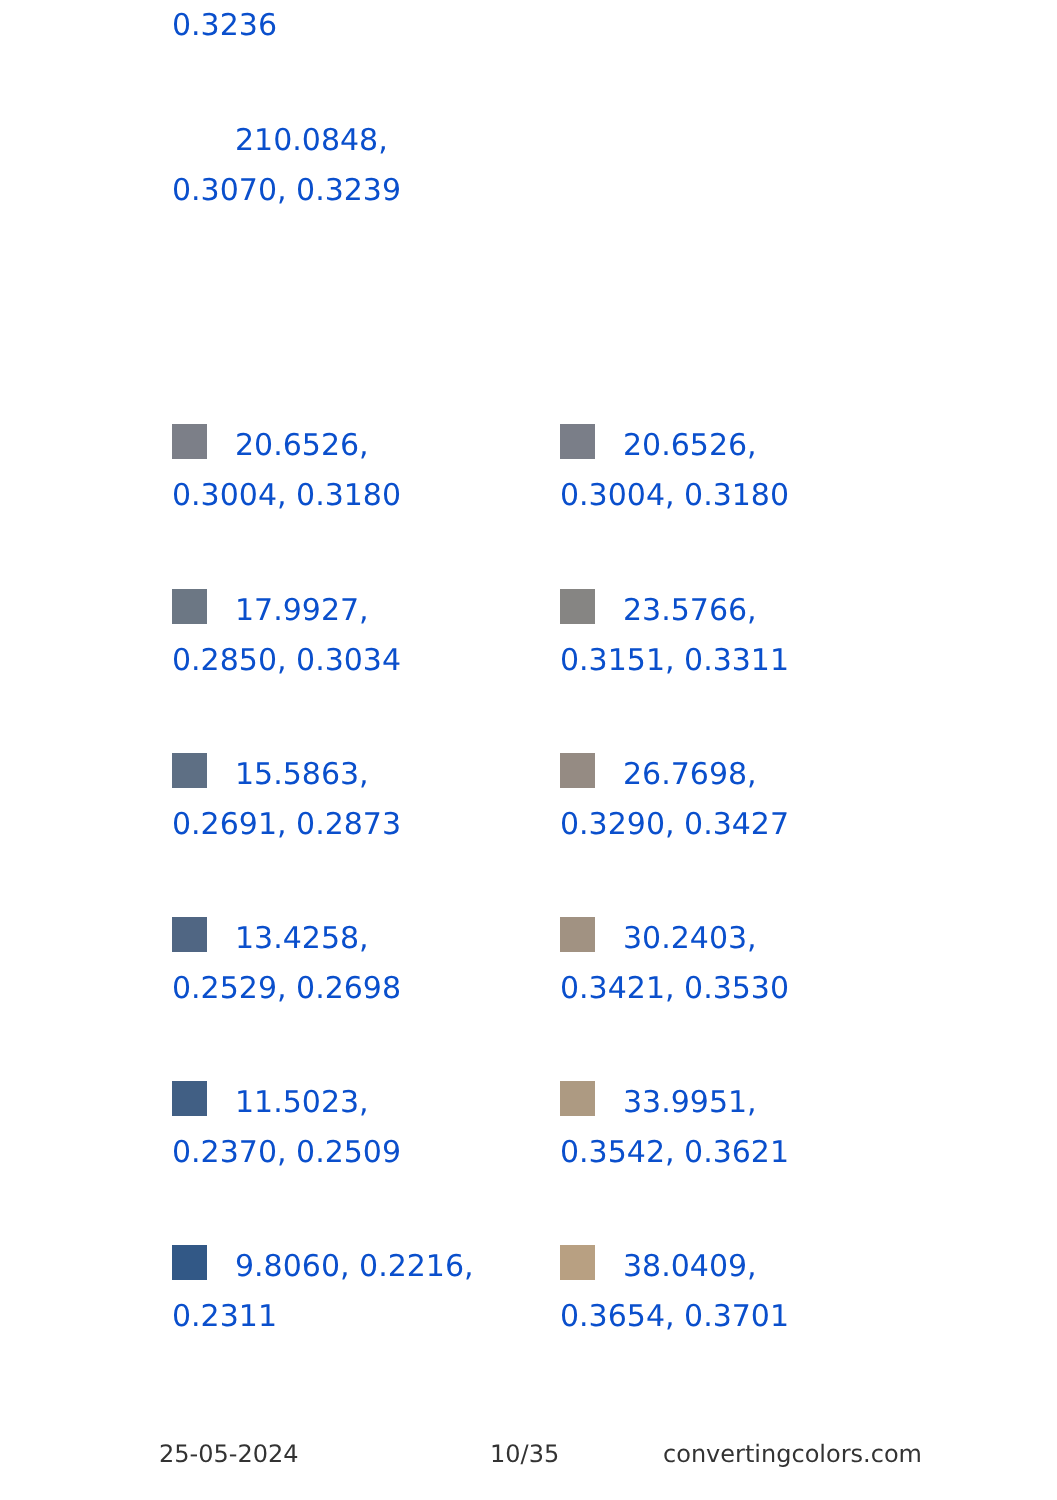0.3236
210.0848, 0.3070, 0.3239
20.6526, 0.3004, 0.3180
20.6526, 0.3004, 0.3180
17.9927, 0.2850, 0.3034
23.5766, 0.3151, 0.3311
15.5863, 0.2691, 0.2873
26.7698, 0.3290, 0.3427
13.4258, 0.2529, 0.2698
30.2403, 0.3421, 0.3530
11.5023, 0.2370, 0.2509
33.9951, 0.3542, 0.3621
9.8060, 0.2216, 0.2311
38.0409, 0.3654, 0.3701
25-05-2024 10/35 convertingcolors.com